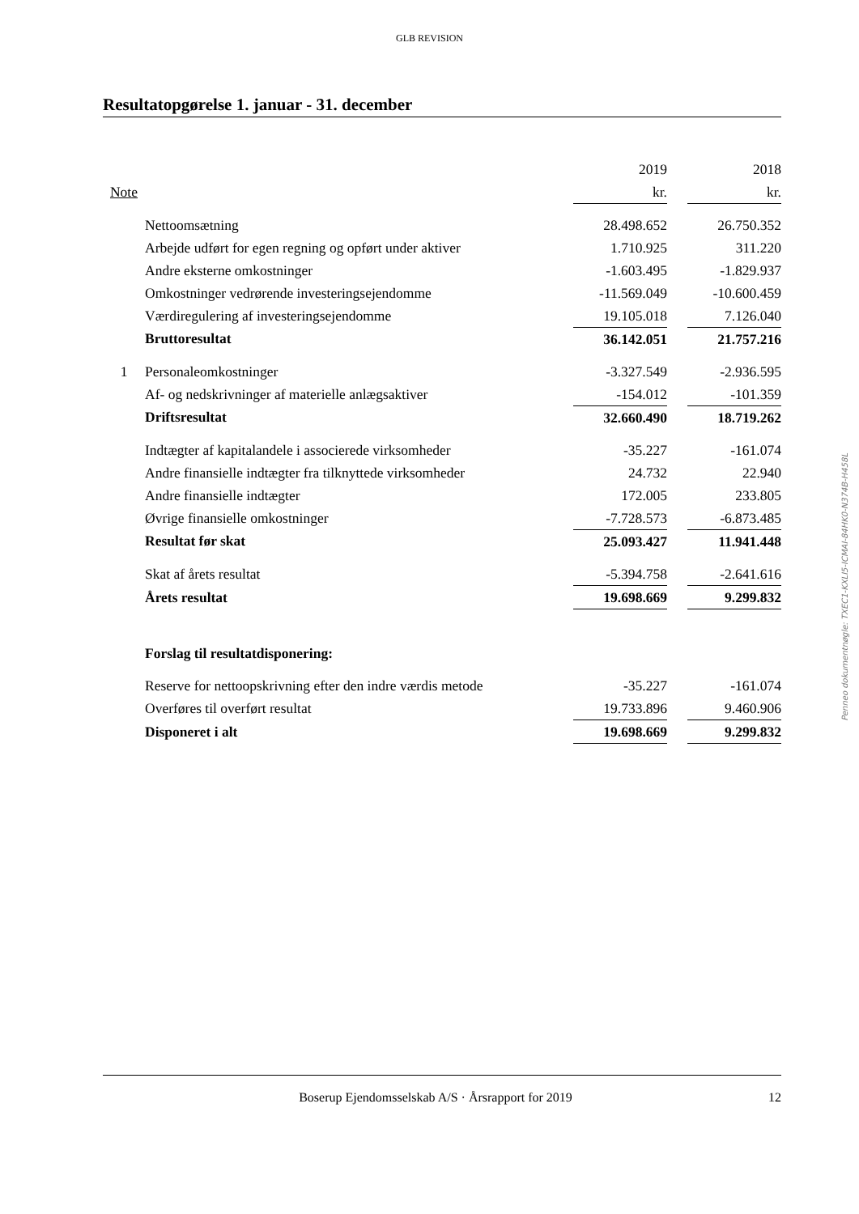GLB REVISION
Resultatopgørelse 1. januar - 31. december
| | | 2019 | | 2018 |
| --- | --- | --- | --- | --- |
| Note | | kr. | | kr. |
| | Nettoomsætning | 28.498.652 | | 26.750.352 |
| | Arbejde udført for egen regning og opført under aktiver | 1.710.925 | | 311.220 |
| | Andre eksterne omkostninger | -1.603.495 | | -1.829.937 |
| | Omkostninger vedrørende investeringsejendomme | -11.569.049 | | -10.600.459 |
| | Værdiregulering af investeringsejendomme | 19.105.018 | | 7.126.040 |
| | Bruttoresultat | 36.142.051 | | 21.757.216 |
| 1 | Personaleomkostninger | -3.327.549 | | -2.936.595 |
| | Af- og nedskrivninger af materielle anlægsaktiver | -154.012 | | -101.359 |
| | Driftsresultat | 32.660.490 | | 18.719.262 |
| | Indtægter af kapitalandele i associerede virksomheder | -35.227 | | -161.074 |
| | Andre finansielle indtægter fra tilknyttede virksomheder | 24.732 | | 22.940 |
| | Andre finansielle indtægter | 172.005 | | 233.805 |
| | Øvrige finansielle omkostninger | -7.728.573 | | -6.873.485 |
| | Resultat før skat | 25.093.427 | | 11.941.448 |
| | Skat af årets resultat | -5.394.758 | | -2.641.616 |
| | Årets resultat | 19.698.669 | | 9.299.832 |
| | Forslag til resultatdisponering: | | | |
| | Reserve for nettoopskrivning efter den indre værdis metode | -35.227 | | -161.074 |
| | Overføres til overført resultat | 19.733.896 | | 9.460.906 |
| | Disponeret i alt | 19.698.669 | | 9.299.832 |
Penneo dokumentnøgle: TXEC1-KXLI5-ICMAI-84HK0-N374B-H458L
Boserup Ejendomsselskab A/S · Årsrapport for 2019 12